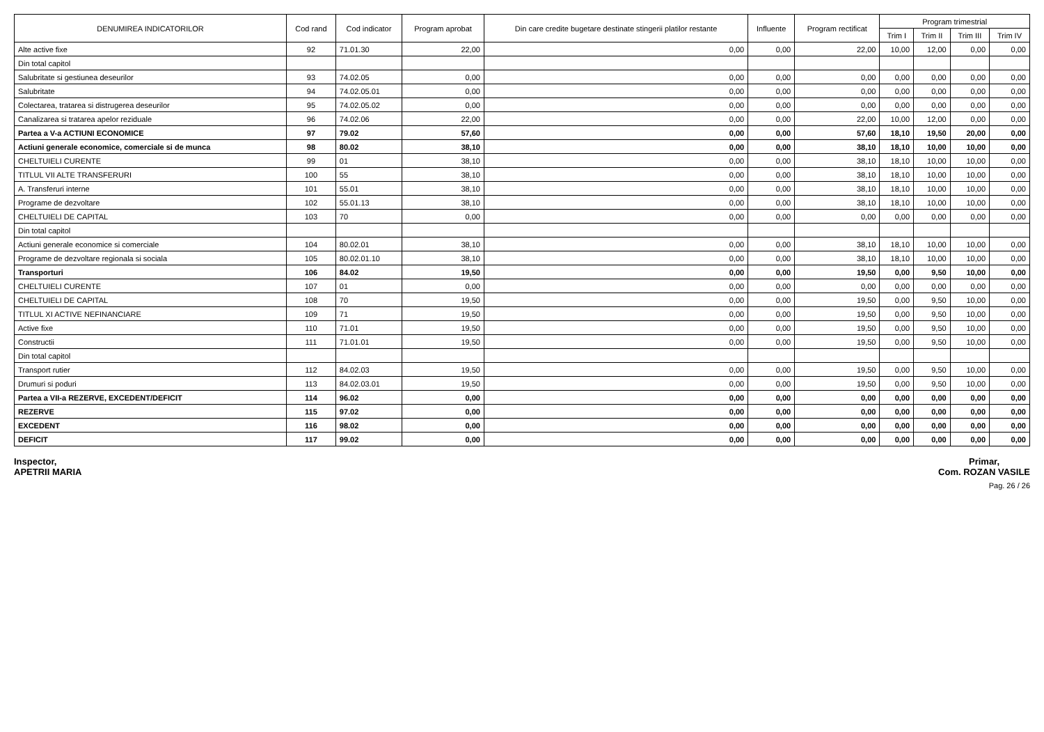| DENUMIREA INDICATORILOR | Cod rand | Cod indicator | Program aprobat | Din care credite bugetare destinate stingerii platilor restante | Influente | Program rectificat | Program trimestrial | | | |
| --- | --- | --- | --- | --- | --- | --- | --- | --- | --- | --- |
| | | | | | | | Trim I | Trim II | Trim III | Trim IV |
| Alte active fixe | 92 | 71.01.30 | 22,00 | 0,00 | 0,00 | 22,00 | 10,00 | 12,00 | 0,00 | 0,00 |
| Din total capitol | | | | | | | | | | |
| Salubritate si gestiunea deseurilor | 93 | 74.02.05 | 0,00 | 0,00 | 0,00 | 0,00 | 0,00 | 0,00 | 0,00 | 0,00 |
| Salubritate | 94 | 74.02.05.01 | 0,00 | 0,00 | 0,00 | 0,00 | 0,00 | 0,00 | 0,00 | 0,00 |
| Colectarea, tratarea si distrugerea deseurilor | 95 | 74.02.05.02 | 0,00 | 0,00 | 0,00 | 0,00 | 0,00 | 0,00 | 0,00 | 0,00 |
| Canalizarea si tratarea apelor reziduale | 96 | 74.02.06 | 22,00 | 0,00 | 0,00 | 22,00 | 10,00 | 12,00 | 0,00 | 0,00 |
| Partea a V-a ACTIUNI ECONOMICE | 97 | 79.02 | 57,60 | 0,00 | 0,00 | 57,60 | 18,10 | 19,50 | 20,00 | 0,00 |
| Actiuni generale economice, comerciale si de munca | 98 | 80.02 | 38,10 | 0,00 | 0,00 | 38,10 | 18,10 | 10,00 | 10,00 | 0,00 |
| CHELTUIELI CURENTE | 99 | 01 | 38,10 | 0,00 | 0,00 | 38,10 | 18,10 | 10,00 | 10,00 | 0,00 |
| TITLUL VII ALTE TRANSFERURI | 100 | 55 | 38,10 | 0,00 | 0,00 | 38,10 | 18,10 | 10,00 | 10,00 | 0,00 |
| A. Transferuri interne | 101 | 55.01 | 38,10 | 0,00 | 0,00 | 38,10 | 18,10 | 10,00 | 10,00 | 0,00 |
| Programe de dezvoltare | 102 | 55.01.13 | 38,10 | 0,00 | 0,00 | 38,10 | 18,10 | 10,00 | 10,00 | 0,00 |
| CHELTUIELI DE CAPITAL | 103 | 70 | 0,00 | 0,00 | 0,00 | 0,00 | 0,00 | 0,00 | 0,00 | 0,00 |
| Din total capitol | | | | | | | | | | |
| Actiuni generale economice si comerciale | 104 | 80.02.01 | 38,10 | 0,00 | 0,00 | 38,10 | 18,10 | 10,00 | 10,00 | 0,00 |
| Programe de dezvoltare regionala si sociala | 105 | 80.02.01.10 | 38,10 | 0,00 | 0,00 | 38,10 | 18,10 | 10,00 | 10,00 | 0,00 |
| Transporturi | 106 | 84.02 | 19,50 | 0,00 | 0,00 | 19,50 | 0,00 | 9,50 | 10,00 | 0,00 |
| CHELTUIELI CURENTE | 107 | 01 | 0,00 | 0,00 | 0,00 | 0,00 | 0,00 | 0,00 | 0,00 | 0,00 |
| CHELTUIELI DE CAPITAL | 108 | 70 | 19,50 | 0,00 | 0,00 | 19,50 | 0,00 | 9,50 | 10,00 | 0,00 |
| TITLUL XI ACTIVE NEFINANCIARE | 109 | 71 | 19,50 | 0,00 | 0,00 | 19,50 | 0,00 | 9,50 | 10,00 | 0,00 |
| Active fixe | 110 | 71.01 | 19,50 | 0,00 | 0,00 | 19,50 | 0,00 | 9,50 | 10,00 | 0,00 |
| Constructii | 111 | 71.01.01 | 19,50 | 0,00 | 0,00 | 19,50 | 0,00 | 9,50 | 10,00 | 0,00 |
| Din total capitol | | | | | | | | | | |
| Transport rutier | 112 | 84.02.03 | 19,50 | 0,00 | 0,00 | 19,50 | 0,00 | 9,50 | 10,00 | 0,00 |
| Drumuri si poduri | 113 | 84.02.03.01 | 19,50 | 0,00 | 0,00 | 19,50 | 0,00 | 9,50 | 10,00 | 0,00 |
| Partea a VII-a REZERVE, EXCEDENT/DEFICIT | 114 | 96.02 | 0,00 | 0,00 | 0,00 | 0,00 | 0,00 | 0,00 | 0,00 | 0,00 |
| REZERVE | 115 | 97.02 | 0,00 | 0,00 | 0,00 | 0,00 | 0,00 | 0,00 | 0,00 | 0,00 |
| EXCEDENT | 116 | 98.02 | 0,00 | 0,00 | 0,00 | 0,00 | 0,00 | 0,00 | 0,00 | 0,00 |
| DEFICIT | 117 | 99.02 | 0,00 | 0,00 | 0,00 | 0,00 | 0,00 | 0,00 | 0,00 | 0,00 |
Inspector,
APETRII MARIA
Primar,
Com. ROZAN VASILE
Pag. 26 / 26